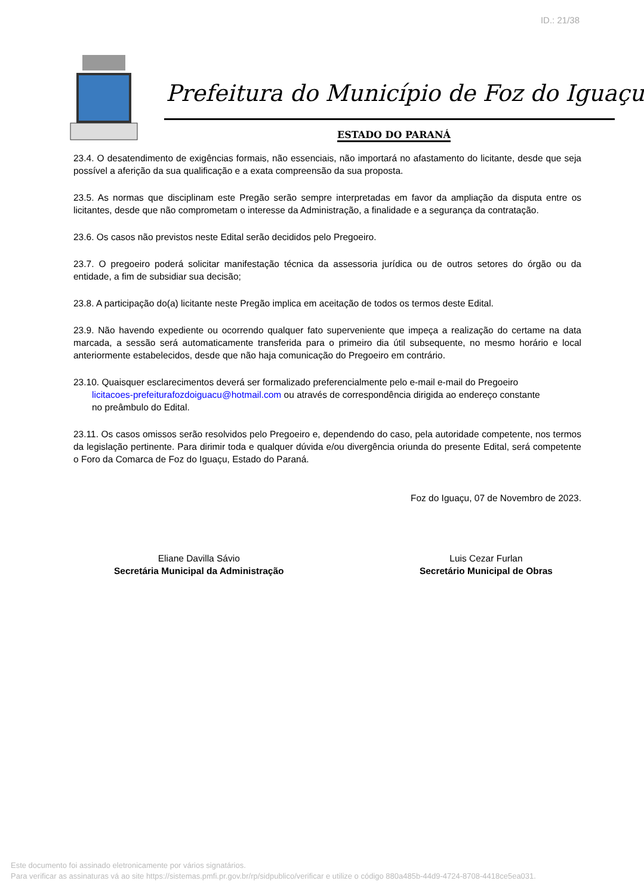ID.: 21/38
Prefeitura do Município de Foz do Iguaçu
ESTADO DO PARANÁ
23.4. O desatendimento de exigências formais, não essenciais, não importará no afastamento do licitante, desde que seja possível a aferição da sua qualificação e a exata compreensão da sua proposta.
23.5. As normas que disciplinam este Pregão serão sempre interpretadas em favor da ampliação da disputa entre os licitantes, desde que não comprometam o interesse da Administração, a finalidade e a segurança da contratação.
23.6. Os casos não previstos neste Edital serão decididos pelo Pregoeiro.
23.7. O pregoeiro poderá solicitar manifestação técnica da assessoria jurídica ou de outros setores do órgão ou da entidade, a fim de subsidiar sua decisão;
23.8. A participação do(a) licitante neste Pregão implica em aceitação de todos os termos deste Edital.
23.9. Não havendo expediente ou ocorrendo qualquer fato superveniente que impeça a realização do certame na data marcada, a sessão será automaticamente transferida para o primeiro dia útil subsequente, no mesmo horário e local anteriormente estabelecidos, desde que não haja comunicação do Pregoeiro em contrário.
23.10. Quaisquer esclarecimentos deverá ser formalizado preferencialmente pelo e-mail e-mail do Pregoeiro
licitacoes-prefeiturafozdoiguacu@hotmail.com ou através de correspondência dirigida ao endereço constante
no preâmbulo do Edital.
23.11. Os casos omissos serão resolvidos pelo Pregoeiro e, dependendo do caso, pela autoridade competente, nos termos da legislação pertinente. Para dirimir toda e qualquer dúvida e/ou divergência oriunda do presente Edital, será competente o Foro da Comarca de Foz do Iguaçu, Estado do Paraná.
Foz do Iguaçu, 07 de Novembro de 2023.
Eliane Davilla Sávio
Secretária Municipal da Administração
Luis Cezar Furlan
Secretário Municipal de Obras
Este documento foi assinado eletronicamente por vários signatários.
Para verificar as assinaturas vá ao site https://sistemas.pmfi.pr.gov.br/rp/sidpublico/verificar e utilize o código 880a485b-44d9-4724-8708-4418ce5ea031.